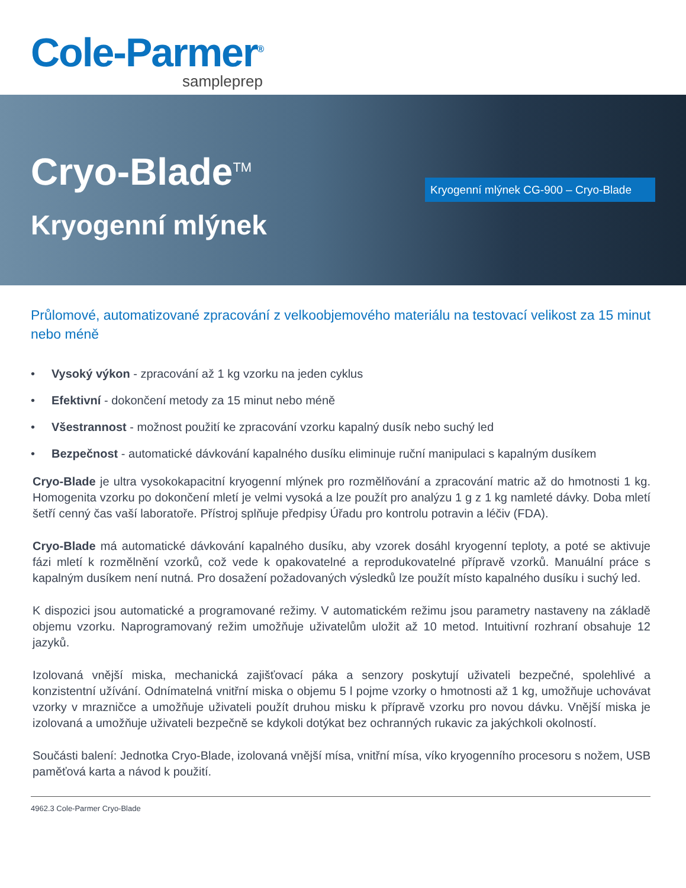Cole-Parmer<sup>®</sup>
sampleprep
Cryo-Blade<sup>TM</sup>
Kryogenní mlýnek
Kryogenní mlýnek CG-900 – Cryo-Blade
Průlomové, automatizované zpracování z velkoobjemového materiálu na testovací velikost za 15 minut nebo méně
• Vysoký výkon - zpracování až 1 kg vzorku na jeden cyklus
• Efektivní - dokončení metody za 15 minut nebo méně
• Všestrannost - možnost použití ke zpracování vzorku kapalný dusík nebo suchý led
• Bezpečnost - automatické dávkování kapalného dusíku eliminuje ruční manipulaci s kapalným dusíkem
Cryo-Blade je ultra vysokokapacitní kryogenní mlýnek pro rozmělňování a zpracování matric až do hmotnosti 1 kg. Homogenita vzorku po dokončení mletí je velmi vysoká a lze použít pro analýzu 1 g z 1 kg namleté dávky. Doba mletí šetří cenný čas vaší laboratoře. Přístroj splňuje předpisy Úřadu pro kontrolu potravin a léčiv (FDA).
Cryo-Blade má automatické dávkování kapalného dusíku, aby vzorek dosáhl kryogenní teploty, a poté se aktivuje fázi mletí k rozmělnění vzorků, což vede k opakovatelné a reprodukovatelné přípravě vzorků. Manuální práce s kapalným dusíkem není nutná. Pro dosažení požadovaných výsledků lze použít místo kapalného dusíku i suchý led.
K dispozici jsou automatické a programované režimy. V automatickém režimu jsou parametry nastaveny na základě objemu vzorku. Naprogramovaný režim umožňuje uživatelům uložit až 10 metod. Intuitivní rozhraní obsahuje 12 jazyků.
Izolovaná vnější miska, mechanická zajišťovací páka a senzory poskytují uživateli bezpečné, spolehlivé a konzistentní užívání. Odnímatelná vnitřní miska o objemu 5 l pojme vzorky o hmotnosti až 1 kg, umožňuje uchovávat vzorky v mrazničce a umožňuje uživateli použít druhou misku k přípravě vzorku pro novou dávku. Vnější miska je izolovaná a umožňuje uživateli bezpečně se kdykoli dotýkat bez ochranných rukavic za jakýchkoli okolností.
Součásti balení: Jednotka Cryo-Blade, izolovaná vnější mísa, vnitřní mísa, víko kryogenního procesoru s nožem, USB paměťová karta a návod k použití.
4962.3 Cole-Parmer Cryo-Blade